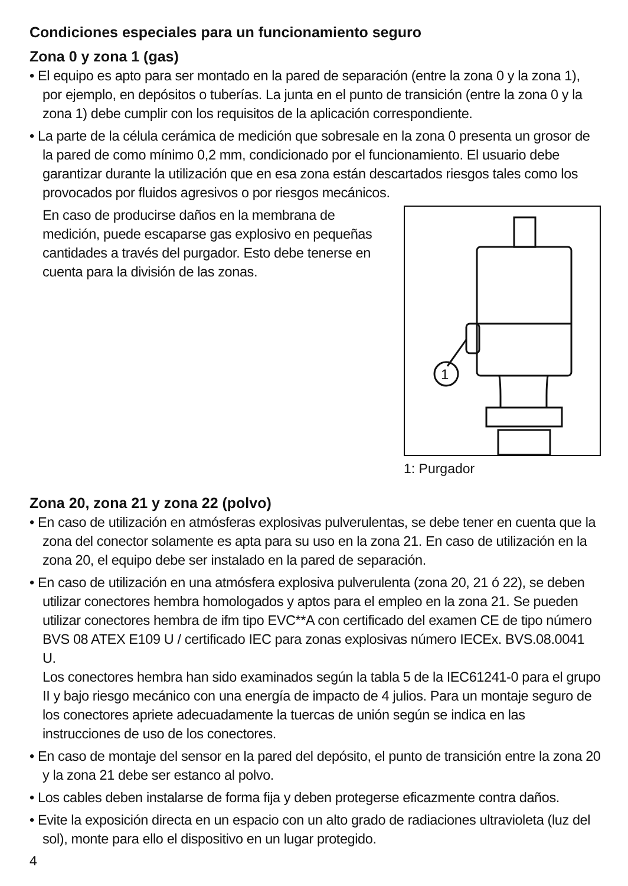Condiciones especiales para un funcionamiento seguro
Zona 0 y zona 1 (gas)
• El equipo es apto para ser montado en la pared de separación (entre la zona 0 y la zona 1), por ejemplo, en depósitos o tuberías. La junta en el punto de transición (entre la zona 0 y la zona 1) debe cumplir con los requisitos de la aplicación correspondiente.
• La parte de la célula cerámica de medición que sobresale en la zona 0 presenta un grosor de la pared de como mínimo 0,2 mm, condicionado por el funcionamiento. El usuario debe garantizar durante la utilización que en esa zona están descartados riesgos tales como los provocados por fluidos agresivos o por riesgos mecánicos.
En caso de producirse daños en la membrana de medición, puede escaparse gas explosivo en pequeñas cantidades a través del purgador. Esto debe tenerse en cuenta para la división de las zonas.
1
1: Purgador
Zona 20, zona 21 y zona 22 (polvo)
• En caso de utilización en atmósferas explosivas pulverulentas, se debe tener en cuenta que la zona del conector solamente es apta para su uso en la zona 21. En caso de utilización en la zona 20, el equipo debe ser instalado en la pared de separación.
• En caso de utilización en una atmósfera explosiva pulverulenta (zona 20, 21 ó 22), se deben utilizar conectores hembra homologados y aptos para el empleo en la zona 21. Se pueden utilizar conectores hembra de ifm tipo EVC**A con certificado del examen CE de tipo número BVS 08 ATEX E109 U / certificado IEC para zonas explosivas número IECEx. BVS.08.0041 U.
Los conectores hembra han sido examinados según la tabla 5 de la IEC61241-0 para el grupo II y bajo riesgo mecánico con una energía de impacto de 4 julios. Para un montaje seguro de los conectores apriete adecuadamente la tuercas de unión según se indica en las instrucciones de uso de los conectores.
• En caso de montaje del sensor en la pared del depósito, el punto de transición entre la zona 20 y la zona 21 debe ser estanco al polvo.
• Los cables deben instalarse de forma fija y deben protegerse eficazmente contra daños.
• Evite la exposición directa en un espacio con un alto grado de radiaciones ultravioleta (luz del sol), monte para ello el dispositivo en un lugar protegido.
4